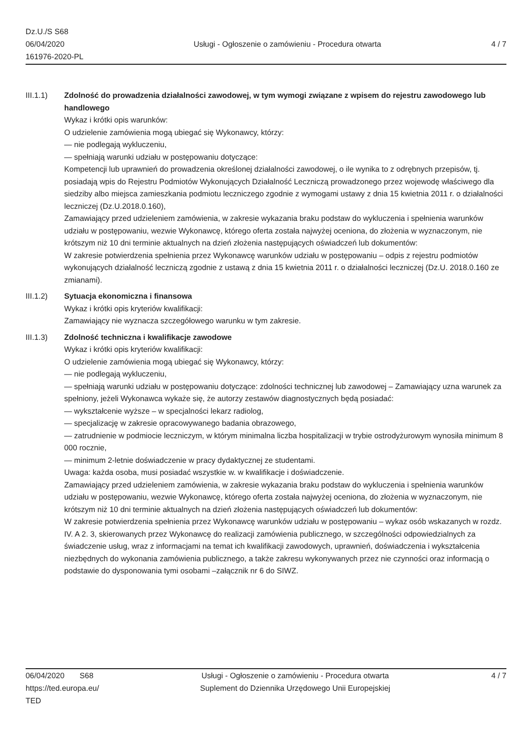Dz.U./S S68
06/04/2020
161976-2020-PL
Usługi - Ogłoszenie o zamówieniu - Procedura otwarta
4 / 7
III.1.1) Zdolność do prowadzenia działalności zawodowej, w tym wymogi związane z wpisem do rejestru zawodowego lub handlowego
Wykaz i krótki opis warunków:
O udzielenie zamówienia mogą ubiegać się Wykonawcy, którzy:
— nie podlegają wykluczeniu,
— spełniają warunki udziału w postępowaniu dotyczące:
Kompetencji lub uprawnień do prowadzenia określonej działalności zawodowej, o ile wynika to z odrębnych przepisów, tj. posiadają wpis do Rejestru Podmiotów Wykonujących Działalność Leczniczą prowadzonego przez wojewodę właściwego dla siedziby albo miejsca zamieszkania podmiotu leczniczego zgodnie z wymogami ustawy z dnia 15 kwietnia 2011 r. o działalności leczniczej (Dz.U.2018.0.160),
Zamawiający przed udzieleniem zamówienia, w zakresie wykazania braku podstaw do wykluczenia i spełnienia warunków udziału w postępowaniu, wezwie Wykonawcę, którego oferta została najwyżej oceniona, do złożenia w wyznaczonym, nie krótszym niż 10 dni terminie aktualnych na dzień złożenia następujących oświadczeń lub dokumentów:
W zakresie potwierdzenia spełnienia przez Wykonawcę warunków udziału w postępowaniu – odpis z rejestru podmiotów wykonujących działalność leczniczą zgodnie z ustawą z dnia 15 kwietnia 2011 r. o działalności leczniczej (Dz.U. 2018.0.160 ze zmianami).
III.1.2) Sytuacja ekonomiczna i finansowa
Wykaz i krótki opis kryteriów kwalifikacji:
Zamawiający nie wyznacza szczegółowego warunku w tym zakresie.
III.1.3) Zdolność techniczna i kwalifikacje zawodowe
Wykaz i krótki opis kryteriów kwalifikacji:
O udzielenie zamówienia mogą ubiegać się Wykonawcy, którzy:
— nie podlegają wykluczeniu,
— spełniają warunki udziału w postępowaniu dotyczące: zdolności technicznej lub zawodowej – Zamawiający uzna warunek za spełniony, jeżeli Wykonawca wykaże się, że autorzy zestawów diagnostycznych będą posiadać:
— wykształcenie wyższe – w specjalności lekarz radiolog,
— specjalizację w zakresie opracowywanego badania obrazowego,
— zatrudnienie w podmiocie leczniczym, w którym minimalna liczba hospitalizacji w trybie ostrodyżurowym wynosiła minimum 8 000 rocznie,
— minimum 2-letnie doświadczenie w pracy dydaktycznej ze studentami.
Uwaga: każda osoba, musi posiadać wszystkie w. w kwalifikacje i doświadczenie.
Zamawiający przed udzieleniem zamówienia, w zakresie wykazania braku podstaw do wykluczenia i spełnienia warunków udziału w postępowaniu, wezwie Wykonawcę, którego oferta została najwyżej oceniona, do złożenia w wyznaczonym, nie krótszym niż 10 dni terminie aktualnych na dzień złożenia następujących oświadczeń lub dokumentów:
W zakresie potwierdzenia spełnienia przez Wykonawcę warunków udziału w postępowaniu – wykaz osób wskazanych w rozdz. IV. A 2. 3, skierowanych przez Wykonawcę do realizacji zamówienia publicznego, w szczególności odpowiedzialnych za świadczenie usług, wraz z informacjami na temat ich kwalifikacji zawodowych, uprawnień, doświadczenia i wykształcenia niezbędnych do wykonania zamówienia publicznego, a także zakresu wykonywanych przez nie czynności oraz informacją o podstawie do dysponowania tymi osobami –załącznik nr 6 do SIWZ.
06/04/2020 S68
https://ted.europa.eu/
TED
Usługi - Ogłoszenie o zamówieniu - Procedura otwarta
Suplement do Dziennika Urzędowego Unii Europejskiej
4 / 7